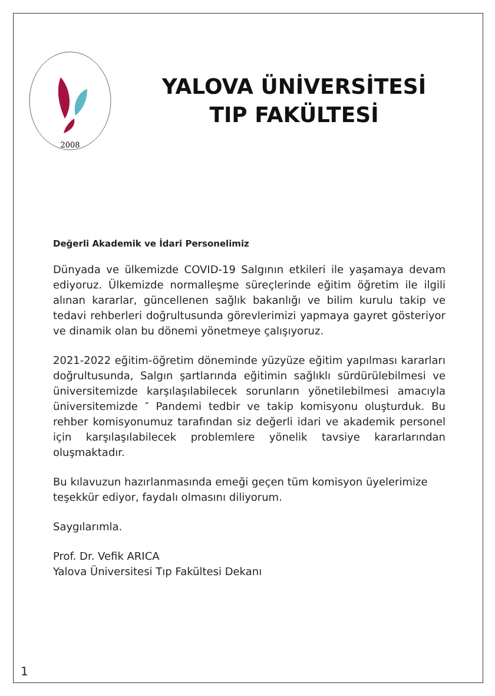2008
YALOVA ÜNİVERSİTESİ
TIP FAKÜLTESİ
Değerli Akademik ve İdari Personelimiz
Dünyada ve ülkemizde COVID-19 Salgının etkileri ile yaşamaya devam ediyoruz. Ülkemizde normalleşme süreçlerinde eğitim öğretim ile ilgili alınan kararlar, güncellenen sağlık bakanlığı ve bilim kurulu takip ve tedavi rehberleri doğrultusunda görevlerimizi yapmaya gayret gösteriyor ve dinamik olan bu dönemi yönetmeye çalışıyoruz.
2021-2022 eğitim-öğretim döneminde yüzyüze eğitim yapılması kararları doğrultusunda, Salgın şartlarında eğitimin sağlıklı sürdürülebilmesi ve üniversitemizde karşılaşılabilecek sorunların yönetilebilmesi amacıyla üniversitemizde ″ Pandemi tedbir ve takip komisyonu oluşturduk. Bu rehber komisyonumuz tarafından siz değerli idari ve akademik personel için karşılaşılabilecek problemlere yönelik tavsiye kararlarından oluşmaktadır.
Bu kılavuzun hazırlanmasında emeği geçen tüm komisyon üyelerimize
teşekkür ediyor, faydalı olmasını diliyorum.
Saygılarımla.
Prof. Dr. Vefik ARICA
Yalova Üniversitesi Tıp Fakültesi Dekanı
1